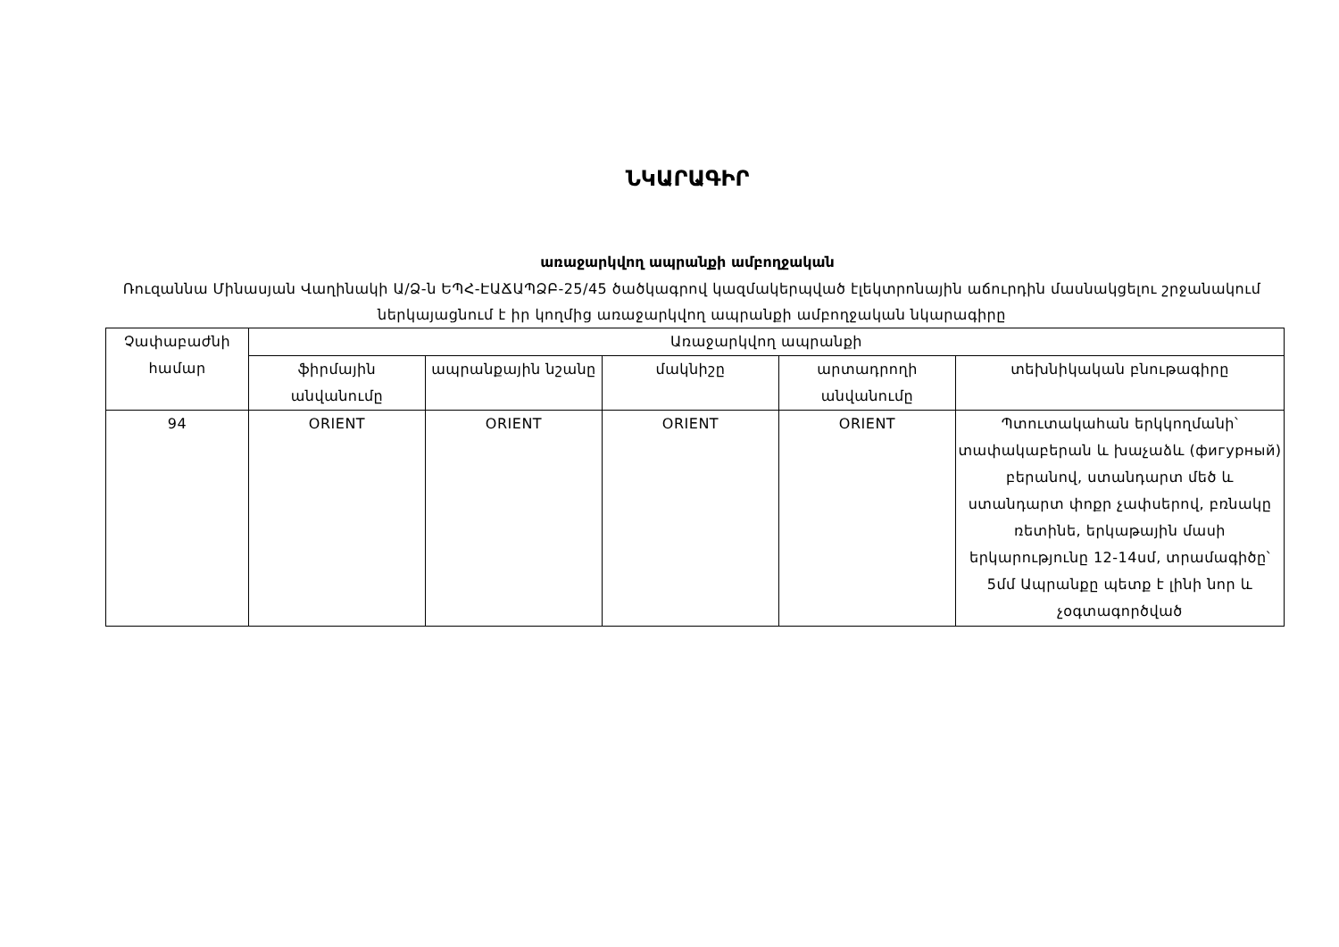ՆԿԱՐԱԳԻՐ
առաջարկվող ապրանքի ամբողջական
Ռուզաննա Մինասյան Վաղինակի Ա/Ձ-ն ԵՊՀ-ԷԱՃԱՊՁԲ-25/45 ծածկագրով կազմակերպված էլեկտրոնային աճուրդին մասնակցելու շրջանակում ներկայացնում է իր կողմից առաջարկվող ապրանքի ամբողջական նկարագիրը
| Չափաբաժնի համար | Առաջարկվող ապրանքի | | | | |
| --- | --- | --- | --- | --- | --- |
| | ֆիրմային անվանումը | ապրանքային նշանը | մակնիշը | արտադրողի անվանումը | տեխնիկական բնութագիրը |
| 94 | ORIENT | ORIENT | ORIENT | ORIENT | Պտուտակահան երկկողմանի՝ տափակաբերան և խաչաձև (фигурный) բերանով, ստանդարտ մեծ և ստանդարտ փոքր չափսերով, բռնակը ռետինե, երկաթային մասի երկարությունը 12-14սմ, տրամագիծը՝ 5մմ Ապրանքը պետք է լինի նոր և չօգտագործված |